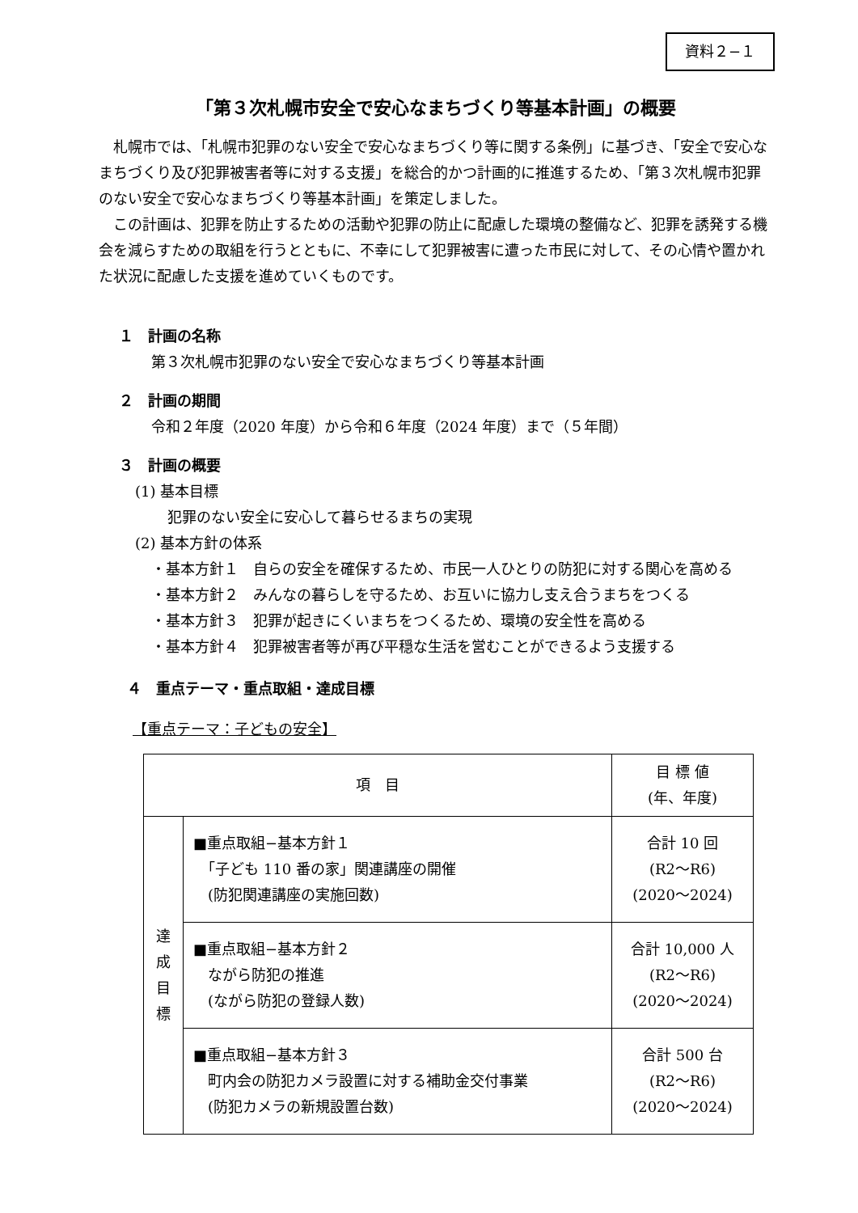資料２−１
「第３次札幌市安全で安心なまちづくり等基本計画」の概要
札幌市では、「札幌市犯罪のない安全で安心なまちづくり等に関する条例」に基づき、「安全で安心なまちづくり及び犯罪被害者等に対する支援」を総合的かつ計画的に推進するため、「第３次札幌市犯罪のない安全で安心なまちづくり等基本計画」を策定しました。
この計画は、犯罪を防止するための活動や犯罪の防止に配慮した環境の整備など、犯罪を誘発する機会を減らすための取組を行うとともに、不幸にして犯罪被害に遭った市民に対して、その心情や置かれた状況に配慮した支援を進めていくものです。
１　計画の名称
第３次札幌市犯罪のない安全で安心なまちづくり等基本計画
２　計画の期間
令和２年度（2020 年度）から令和６年度（2024 年度）まで（５年間）
３　計画の概要
(1) 基本目標
犯罪のない安全に安心して暮らせるまちの実現
(2) 基本方針の体系
・基本方針１　自らの安全を確保するため、市民一人ひとりの防犯に対する関心を高める
・基本方針２　みんなの暮らしを守るため、お互いに協力し支え合うまちをつくる
・基本方針３　犯罪が起きにくいまちをつくるため、環境の安全性を高める
・基本方針４　犯罪被害者等が再び平穏な生活を営むことができるよう支援する
４　重点テーマ・重点取組・達成目標
【重点テーマ：子どもの安全】
| 項 目 | | 目 標 値 (年、年度) |
| --- | --- | --- |
| 達 成 目 標 | ■重点取組−基本方針１ 「子ども 110 番の家」関連講座の開催 (防犯関連講座の実施回数) | 合計 10 回 (R2〜R6) (2020〜2024) |
| | ■重点取組−基本方針２ ながら防犯の推進 (ながら防犯の登録人数) | 合計 10,000 人 (R2〜R6) (2020〜2024) |
| | ■重点取組−基本方針３ 町内会の防犯カメラ設置に対する補助金交付事業 (防犯カメラの新規設置台数) | 合計 500 台 (R2〜R6) (2020〜2024) |